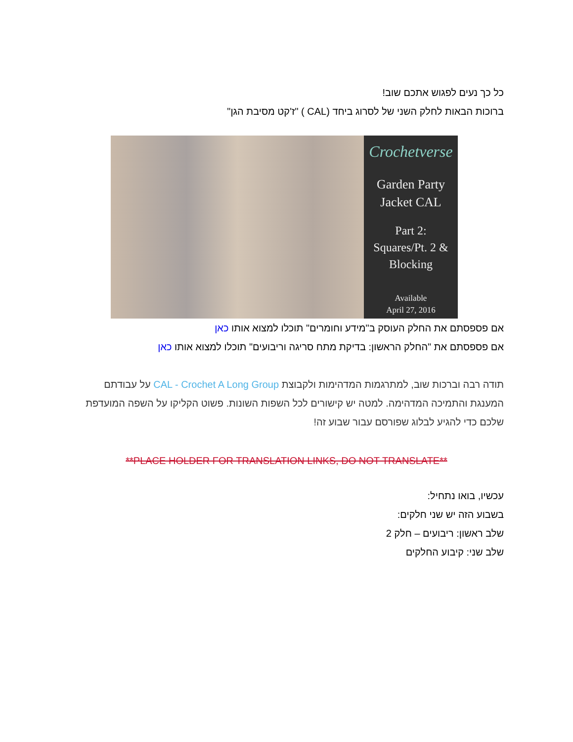כל כך נעים לפגוש אתכם שוב!
ברוכות הבאות לחלק השני של לסרוג ביחד (CAL ) "ז'קט מסיבת הגן"
Crochetverse
Garden Party
Jacket CAL
Part 2:
Squares/Pt. 2 &
Blocking
Available
April 27, 2016
אם פספסתם את החלק העוסק ב"מידע וחומרים" תוכלו למצוא אותו כאן
אם פספסתם את "החלק הראשון: בדיקת מתח סריגה וריבועים" תוכלו למצוא אותו כאן
תודה רבה וברכות שוב, למתרגמות המדהימות ולקבוצת CAL - Crochet A Long Group על עבודתם המענגת והתמיכה המדהימה. למטה יש קישורים לכל השפות השונות. פשוט הקליקו על השפה המועדפת שלכם כדי להגיע לבלוג שפורסם עבור שבוע זה!
**PLACE HOLDER FOR TRANSLATION LINKS, DO NOT TRANSLATE**
עכשיו, בואו נתחיל:
בשבוע הזה יש שני חלקים:
שלב ראשון: ריבועים – חלק 2
שלב שני: קיבוע החלקים